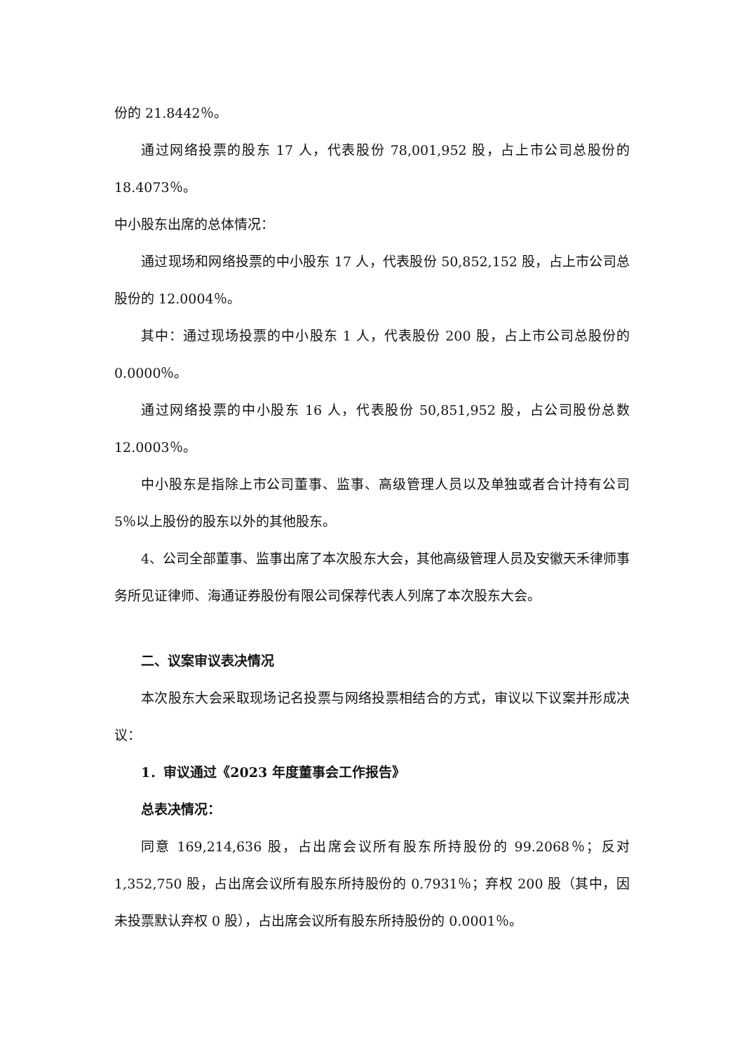份的 21.8442％。
通过网络投票的股东 17 人，代表股份 78,001,952 股，占上市公司总股份的 18.4073％。
中小股东出席的总体情况：
通过现场和网络投票的中小股东 17 人，代表股份 50,852,152 股，占上市公司总股份的 12.0004％。
其中：通过现场投票的中小股东 1 人，代表股份 200 股，占上市公司总股份的 0.0000％。
通过网络投票的中小股东 16 人，代表股份 50,851,952 股，占公司股份总数 12.0003％。
中小股东是指除上市公司董事、监事、高级管理人员以及单独或者合计持有公司 5％以上股份的股东以外的其他股东。
4、公司全部董事、监事出席了本次股东大会，其他高级管理人员及安徽天禾律师事务所见证律师、海通证券股份有限公司保荐代表人列席了本次股东大会。
二、议案审议表决情况
本次股东大会采取现场记名投票与网络投票相结合的方式，审议以下议案并形成决议：
1．审议通过《2023 年度董事会工作报告》
总表决情况：
同意 169,214,636 股，占出席会议所有股东所持股份的 99.2068％；反对 1,352,750 股，占出席会议所有股东所持股份的 0.7931％；弃权 200 股（其中，因未投票默认弃权 0 股），占出席会议所有股东所持股份的 0.0001％。